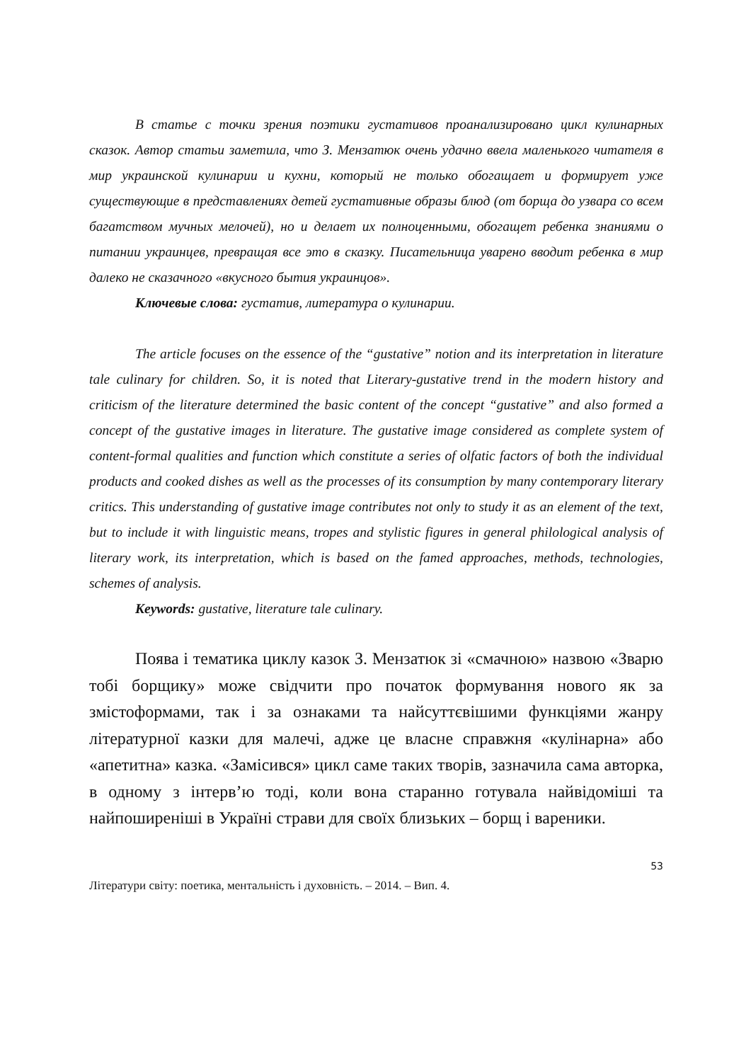В статье с точки зрения поэтики густативов проанализировано цикл кулинарных сказок. Автор статьи заметила, что З. Мензатюк очень удачно ввела маленького читателя в мир украинской кулинарии и кухни, который не только обогащает и формирует уже существующие в представлениях детей густативные образы блюд (от борща до узвара со всем багатством мучных мелочей), но и делает их полноценными, обогащет ребенка знаниями о питании украинцев, превращая все это в сказку. Писательница уварено вводит ребенка в мир далеко не сказачного «вкусного бытия украинцов».
Ключевые слова: густатив, литература о кулинарии.
The article focuses on the essence of the “gustative” notion and its interpretation in literature tale culinary for children. So, it is noted that Literary-gustative trend in the modern history and criticism of the literature determined the basic content of the concept “gustative” and also formed a concept of the gustative images in literature. The gustative image considered as complete system of content-formal qualities and function which constitute a series of olfatic factors of both the individual products and cooked dishes as well as the processes of its consumption by many contemporary literary critics. This understanding of gustative image contributes not only to study it as an element of the text, but to include it with linguistic means, tropes and stylistic figures in general philological analysis of literary work, its interpretation, which is based on the famed approaches, methods, technologies, schemes of analysis.
Keywords: gustative, literature tale culinary.
Поява і тематика циклу казок З. Мензатюк зі «смачною» назвою «Зварю тобі борщику» може свідчити про початок формування нового як за змістоформами, так і за ознаками та найсуттєвішими функціями жанру літературної казки для малечі, адже це власне справжня «кулінарна» або «апетитна» казка. «Замісився» цикл саме таких творів, зазначила сама авторка, в одному з інтерв’ю тоді, коли вона старанно готувала найвідоміші та найпоширеніші в Україні страви для своїх близьких – борщ і вареники.
53
Літератури світу: поетика, ментальність і духовність. – 2014. – Вип. 4.